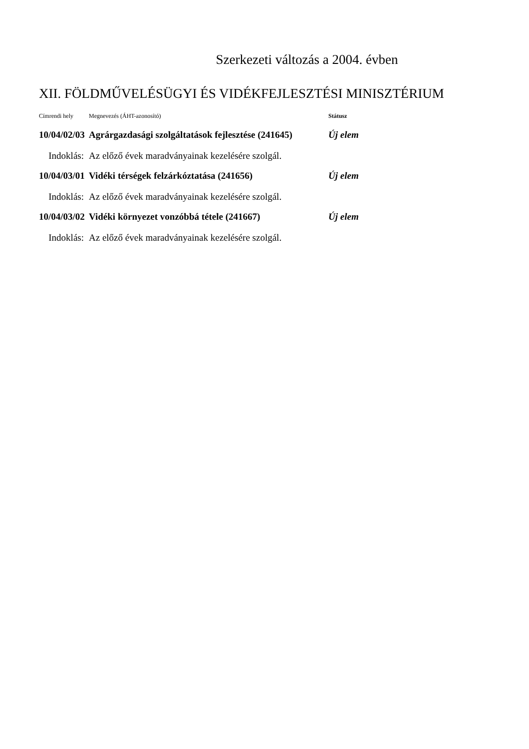Szerkezeti változás a 2004. évben
XII. FÖLDMŰVELÉSÜGYI ÉS VIDÉKFEJLESZTÉSI MINISZTÉRIUM
| Címrendi hely | Megnevezés (ÁHT-azonosító) | Státusz |
| 10/04/02/03 | Agrárgazdasági szolgáltatások fejlesztése (241645) | Új elem |
| Indoklás: | Az előző évek maradványainak kezelésére szolgál. | |
| 10/04/03/01 | Vidéki térségek felzárkóztatása (241656) | Új elem |
| Indoklás: | Az előző évek maradványainak kezelésére szolgál. | |
| 10/04/03/02 | Vidéki környezet vonzóbbá tétele (241667) | Új elem |
| Indoklás: | Az előző évek maradványainak kezelésére szolgál. | |